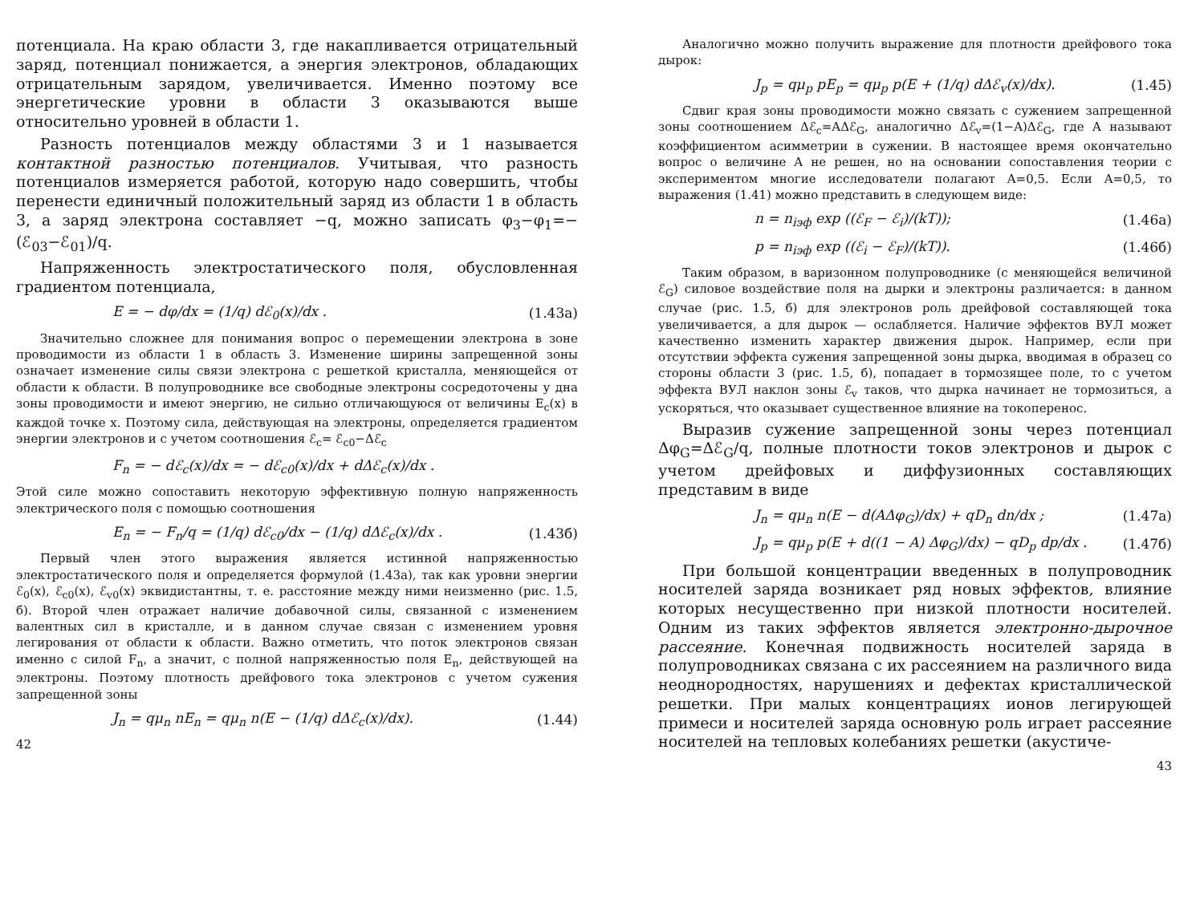потенциала. На краю области 3, где накапливается отрицательный заряд, потенциал понижается, а энергия электронов, обладающих отрицательным зарядом, увеличивается. Именно поэтому все энергетические уровни в области 3 оказываются выше относительно уровней в области 1.
Разность потенциалов между областями 3 и 1 называется контактной разностью потенциалов. Учитывая, что разность потенциалов измеряется работой, которую надо совершить, чтобы перенести единичный положительный заряд из области 1 в область 3, а заряд электрона составляет −q, можно записать φ<sub>3</sub>−φ<sub>1</sub>=−(ℰ<sub>03</sub>−ℰ<sub>01</sub>)/q.
Напряженность электростатического поля, обусловленная градиентом потенциала,
E = − dφ/dx = (1/q) dℰ<sub>0</sub>(x)/dx . (1.43а)
Значительно сложнее для понимания вопрос о перемещении электрона в зоне проводимости из области 1 в область 3. Изменение ширины запрещенной зоны означает изменение силы связи электрона с решеткой кристалла, меняющейся от области к области. В полупроводнике все свободные электроны сосредоточены у дна зоны проводимости и имеют энергию, не сильно отличающуюся от величины E<sub>c</sub>(x) в каждой точке x. Поэтому сила, действующая на электроны, определяется градиентом энергии электронов и с учетом соотношения ℰ<sub>c</sub>= ℰ<sub>c0</sub>−Δℰ<sub>c</sub>
F<sub>n</sub> = − dℰ<sub>c</sub>(x)/dx = − dℰ<sub>c0</sub>(x)/dx + dΔℰ<sub>c</sub>(x)/dx .
Этой силе можно сопоставить некоторую эффективную полную напряженность электрического поля с помощью соотношения
E<sub>n</sub> = − F<sub>n</sub>/q = (1/q) dℰ<sub>c0</sub>/dx − (1/q) dΔℰ<sub>c</sub>(x)/dx . (1.43б)
Первый член этого выражения является истинной напряженностью электростатического поля и определяется формулой (1.43а), так как уровни энергии ℰ<sub>0</sub>(x), ℰ<sub>c0</sub>(x), ℰ<sub>v0</sub>(x) эквидистантны, т. е. расстояние между ними неизменно (рис. 1.5, б). Второй член отражает наличие добавочной силы, связанной с изменением валентных сил в кристалле, и в данном случае связан с изменением уровня легирования от области к области. Важно отметить, что поток электронов связан именно с силой F<sub>n</sub>, а значит, с полной напряженностью поля E<sub>n</sub>, действующей на электроны. Поэтому плотность дрейфового тока электронов с учетом сужения запрещенной зоны
J<sub>n</sub> = qμ<sub>n</sub> nE<sub>n</sub> = qμ<sub>n</sub> n(E − (1/q) dΔℰ<sub>c</sub>(x)/dx). (1.44)
42
Аналогично можно получить выражение для плотности дрейфового тока дырок:
J<sub>p</sub> = qμ<sub>p</sub> pE<sub>p</sub> = qμ<sub>p</sub> p(E + (1/q) dΔℰ<sub>v</sub>(x)/dx). (1.45)
Сдвиг края зоны проводимости можно связать с сужением запрещенной зоны соотношением Δℰ<sub>c</sub>=AΔℰ<sub>G</sub>, аналогично Δℰ<sub>v</sub>=(1−A)Δℰ<sub>G</sub>, где A называют коэффициентом асимметрии в сужении. В настоящее время окончательно вопрос о величине A не решен, но на основании сопоставления теории с экспериментом многие исследователи полагают A=0,5. Если A=0,5, то выражения (1.41) можно представить в следующем виде:
n = n<sub>iэф</sub> exp ((ℰ<sub>F</sub> − ℰ<sub>i</sub>)/(kT)); (1.46а)
p = n<sub>iэф</sub> exp ((ℰ<sub>i</sub> − ℰ<sub>F</sub>)/(kT)). (1.46б)
Таким образом, в варизонном полупроводнике (с меняющейся величиной ℰ<sub>G</sub>) силовое воздействие поля на дырки и электроны различается: в данном случае (рис. 1.5, б) для электронов роль дрейфовой составляющей тока увеличивается, а для дырок — ослабляется. Наличие эффектов ВУЛ может качественно изменить характер движения дырок. Например, если при отсутствии эффекта сужения запрещенной зоны дырка, вводимая в образец со стороны области 3 (рис. 1.5, б), попадает в тормозящее поле, то с учетом эффекта ВУЛ наклон зоны ℰ<sub>v</sub> таков, что дырка начинает не тормозиться, а ускоряться, что оказывает существенное влияние на токоперенос.
Выразив сужение запрещенной зоны через потенциал Δφ<sub>G</sub>=Δℰ<sub>G</sub>/q, полные плотности токов электронов и дырок с учетом дрейфовых и диффузионных составляющих представим в виде
J<sub>n</sub> = qμ<sub>n</sub> n(E − d(AΔφ<sub>G</sub>)/dx) + qD<sub>n</sub> dn/dx ; (1.47а)
J<sub>p</sub> = qμ<sub>p</sub> p(E + d((1 − A) Δφ<sub>G</sub>)/dx) − qD<sub>p</sub> dp/dx . (1.47б)
При большой концентрации введенных в полупроводник носителей заряда возникает ряд новых эффектов, влияние которых несущественно при низкой плотности носителей. Одним из таких эффектов является электронно-дырочное рассеяние. Конечная подвижность носителей заряда в полупроводниках связана с их рассеянием на различного вида неоднородностях, нарушениях и дефектах кристаллической решетки. При малых концентрациях ионов легирующей примеси и носителей заряда основную роль играет рассеяние носителей на тепловых колебаниях решетки (акустиче-
43